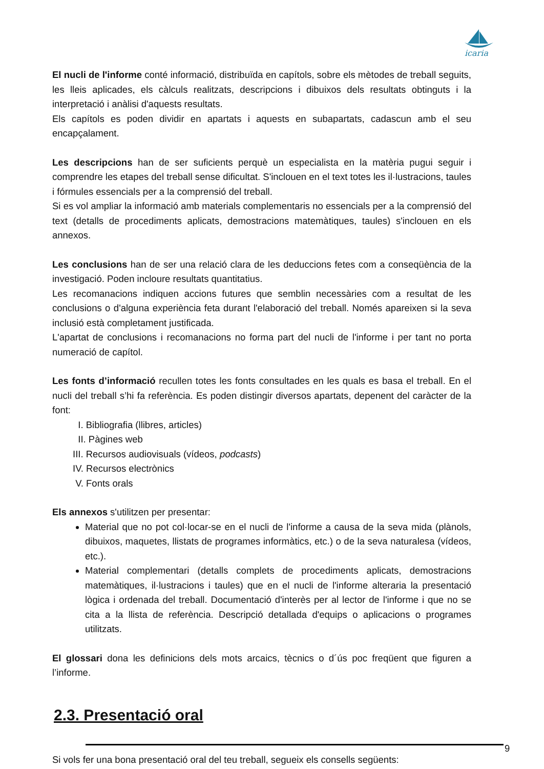icaria
El nucli de l'informe conté informació, distribuïda en capítols, sobre els mètodes de treball seguits, les lleis aplicades, els càlculs realitzats, descripcions i dibuixos dels resultats obtinguts i la interpretació i anàlisi d'aquests resultats.
Els capítols es poden dividir en apartats i aquests en subapartats, cadascun amb el seu encapçalament.
Les descripcions han de ser suficients perquè un especialista en la matèria pugui seguir i comprendre les etapes del treball sense dificultat. S'inclouen en el text totes les il·lustracions, taules i fórmules essencials per a la comprensió del treball.
Si es vol ampliar la informació amb materials complementaris no essencials per a la comprensió del text (detalls de procediments aplicats, demostracions matemàtiques, taules) s'inclouen en els annexos.
Les conclusions han de ser una relació clara de les deduccions fetes com a conseqüència de la investigació. Poden incloure resultats quantitatius.
Les recomanacions indiquen accions futures que semblin necessàries com a resultat de les conclusions o d'alguna experiència feta durant l'elaboració del treball. Només apareixen si la seva inclusió està completament justificada.
L'apartat de conclusions i recomanacions no forma part del nucli de l'informe i per tant no porta numeració de capítol.
Les fonts d’informació recullen totes les fonts consultades en les quals es basa el treball. En el nucli del treball s’hi fa referència. Es poden distingir diversos apartats, depenent del caràcter de la font:
I. Bibliografia (llibres, articles)
II. Pàgines web
III. Recursos audiovisuals (vídeos, podcasts)
IV. Recursos electrònics
V. Fonts orals
Els annexos s'utilitzen per presentar:
Material que no pot col·locar-se en el nucli de l'informe a causa de la seva mida (plànols, dibuixos, maquetes, llistats de programes informàtics, etc.) o de la seva naturalesa (vídeos, etc.).
Material complementari (detalls complets de procediments aplicats, demostracions matemàtiques, il·lustracions i taules) que en el nucli de l'informe alteraria la presentació lògica i ordenada del treball. Documentació d'interès per al lector de l'informe i que no se cita a la llista de referència. Descripció detallada d'equips o aplicacions o programes utilitzats.
El glossari dona les definicions dels mots arcaics, tècnics o d´ús poc freqüent que figuren a l’informe.
2.3. Presentació oral
Si vols fer una bona presentació oral del teu treball, segueix els consells següents:
9